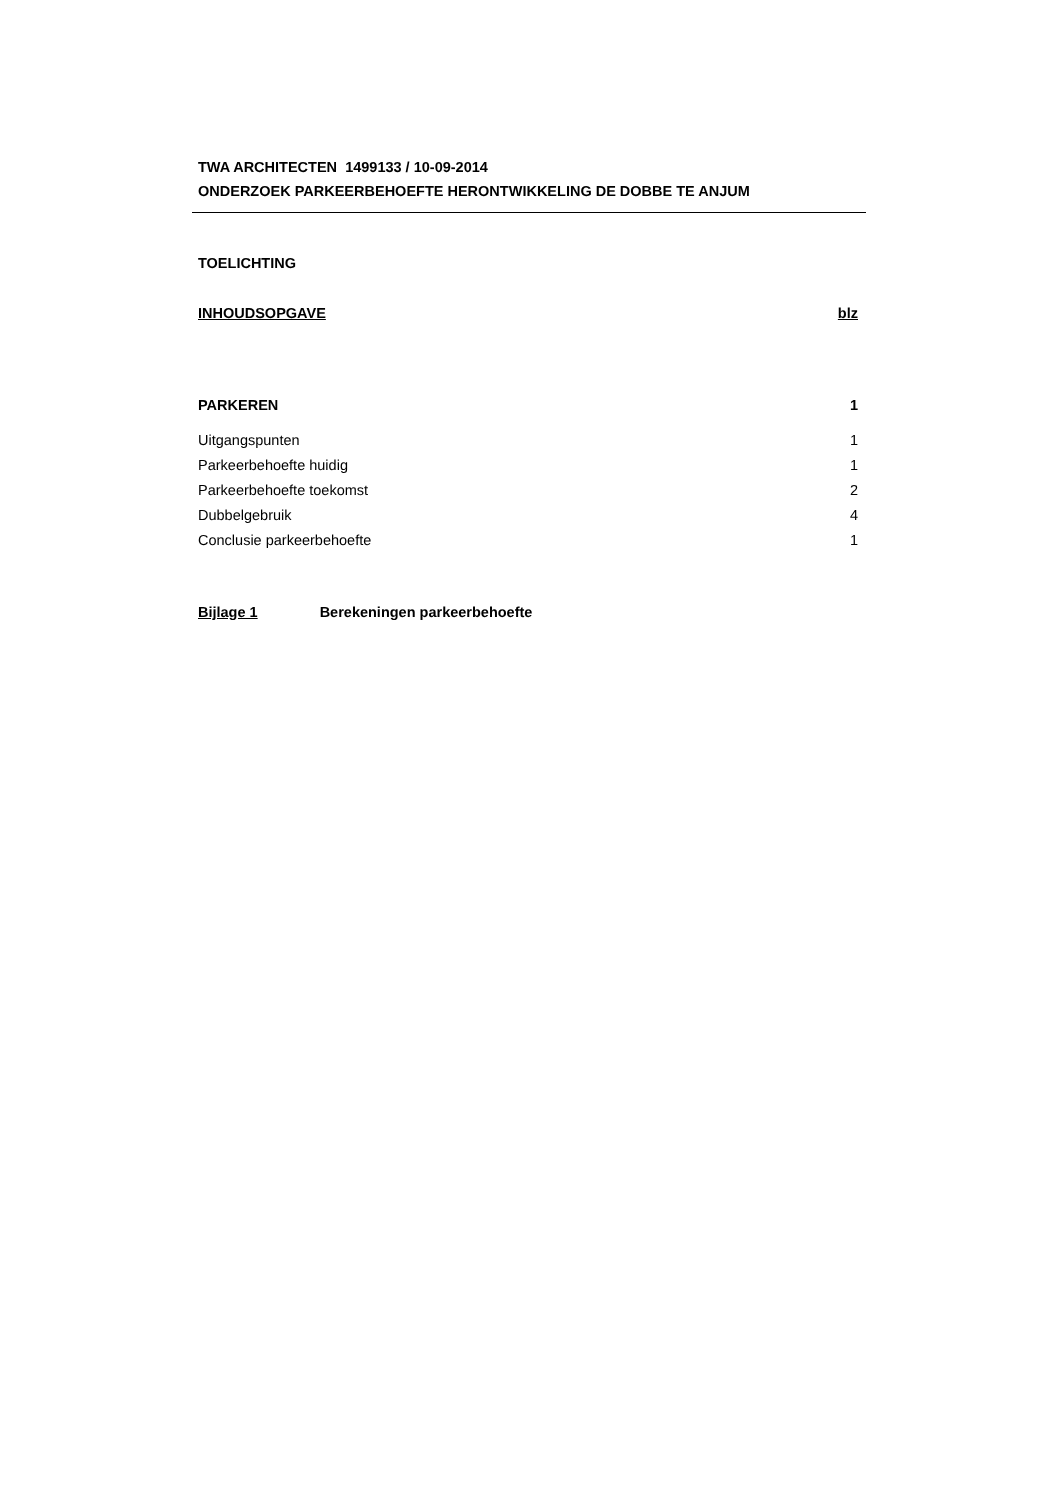TWA ARCHITECTEN 1499133 / 10-09-2014
ONDERZOEK PARKEERBEHOEFTE HERONTWIKKELING DE DOBBE TE ANJUM
TOELICHTING
INHOUDSOPGAVE blz
PARKEREN 1
Uitgangspunten 1
Parkeerbehoefte huidig 1
Parkeerbehoefte toekomst 2
Dubbelgebruik 4
Conclusie parkeerbehoefte 1
Bijlage 1 Berekeningen parkeerbehoefte